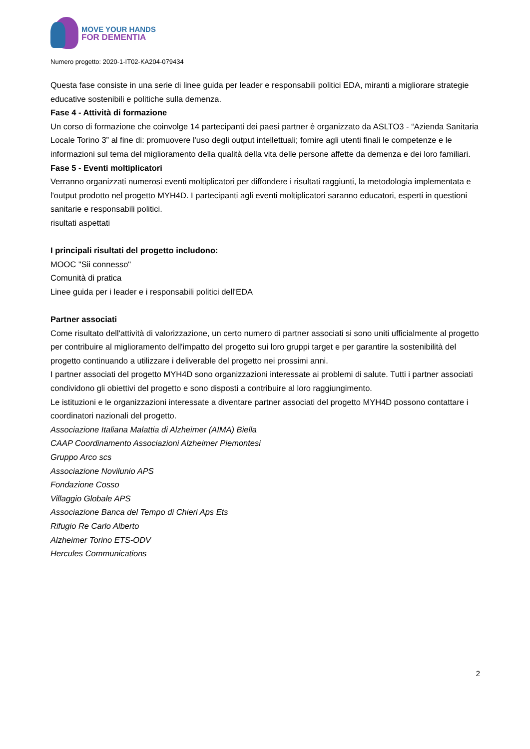MOVE YOUR HANDS
FOR DEMENTIA
Numero progetto: 2020-1-IT02-KA204-079434
Questa fase consiste in una serie di linee guida per leader e responsabili politici EDA, miranti a migliorare strategie educative sostenibili e politiche sulla demenza.
Fase 4 - Attività di formazione
Un corso di formazione che coinvolge 14 partecipanti dei paesi partner è organizzato da ASLTO3 - “Azienda Sanitaria Locale Torino 3” al fine di: promuovere l'uso degli output intellettuali; fornire agli utenti finali le competenze e le informazioni sul tema del miglioramento della qualità della vita delle persone affette da demenza e dei loro familiari.
Fase 5 - Eventi moltiplicatori
Verranno organizzati numerosi eventi moltiplicatori per diffondere i risultati raggiunti, la metodologia implementata e l'output prodotto nel progetto MYH4D. I partecipanti agli eventi moltiplicatori saranno educatori, esperti in questioni sanitarie e responsabili politici.
risultati aspettati
I principali risultati del progetto includono:
MOOC "Sii connesso"
Comunità di pratica
Linee guida per i leader e i responsabili politici dell'EDA
Partner associati
Come risultato dell'attività di valorizzazione, un certo numero di partner associati si sono uniti ufficialmente al progetto per contribuire al miglioramento dell'impatto del progetto sui loro gruppi target e per garantire la sostenibilità del progetto continuando a utilizzare i deliverable del progetto nei prossimi anni.
I partner associati del progetto MYH4D sono organizzazioni interessate ai problemi di salute. Tutti i partner associati condividono gli obiettivi del progetto e sono disposti a contribuire al loro raggiungimento.
Le istituzioni e le organizzazioni interessate a diventare partner associati del progetto MYH4D possono contattare i coordinatori nazionali del progetto.
Associazione Italiana Malattia di Alzheimer (AIMA) Biella
CAAP Coordinamento Associazioni Alzheimer Piemontesi
Gruppo Arco scs
Associazione Novilunio APS
Fondazione Cosso
Villaggio Globale APS
Associazione Banca del Tempo di Chieri Aps Ets
Rifugio Re Carlo Alberto
Alzheimer Torino ETS-ODV
Hercules Communications
2